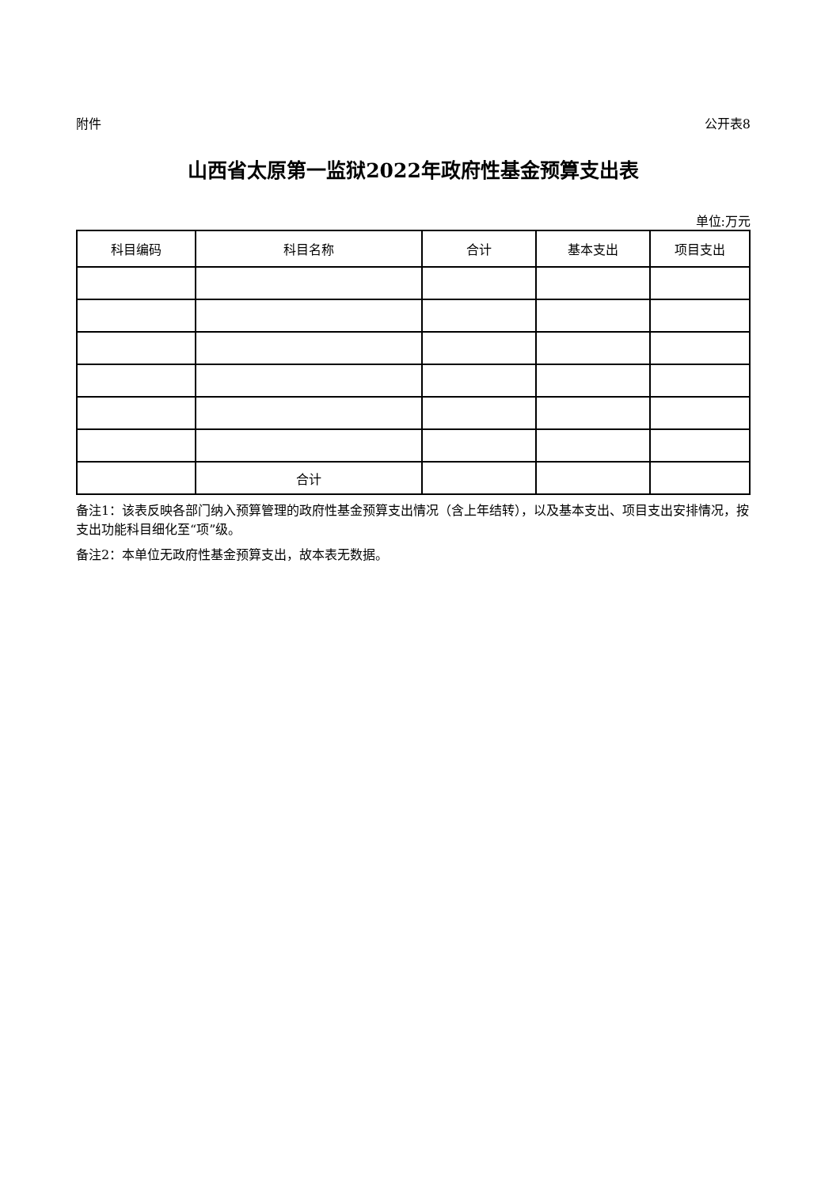附件 公开表8
山西省太原第一监狱2022年政府性基金预算支出表
单位:万元
| 科目编码 | 科目名称 | 合计 | 基本支出 | 项目支出 |
| --- | --- | --- | --- | --- |
| | 合计 | | | |
备注1：该表反映各部门纳入预算管理的政府性基金预算支出情况（含上年结转），以及基本支出、项目支出安排情况，按支出功能科目细化至“项”级。
备注2：本单位无政府性基金预算支出，故本表无数据。